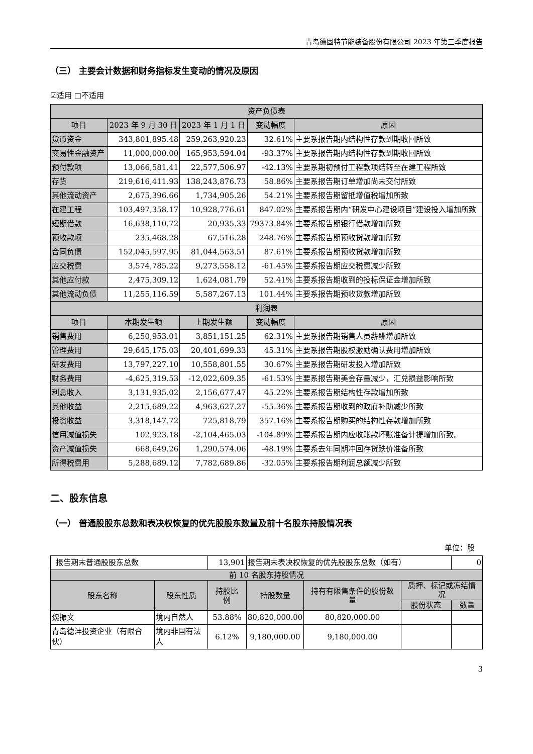青岛德固特节能装备股份有限公司 2023 年第三季度报告
（三） 主要会计数据和财务指标发生变动的情况及原因
☑适用 □不适用
| 资产负债表 | | | | |
| --- | --- | --- | --- | --- |
| 项目 | 2023 年 9 月 30 日 | 2023 年 1 月 1 日 | 变动幅度 | 原因 |
| 货币资金 | 343,801,895.48 | 259,263,920.23 | 32.61% | 主要系报告期内结构性存款到期收回所致 |
| 交易性金融资产 | 11,000,000.00 | 165,953,594.04 | -93.37% | 主要系报告期内结构性存款到期收回所致 |
| 预付款项 | 13,066,581.41 | 22,577,506.97 | -42.13% | 主要系期初预付工程款项结转至在建工程所致 |
| 存货 | 219,616,411.93 | 138,243,876.73 | 58.86% | 主要系报告期订单增加尚未交付所致 |
| 其他流动资产 | 2,675,396.66 | 1,734,905.26 | 54.21% | 主要系报告期留抵增值税增加所致 |
| 在建工程 | 103,497,358.17 | 10,928,776.61 | 847.02% | 主要系报告期内“研发中心建设项目”建设投入增加所致 |
| 短期借款 | 16,638,110.72 | 20,935.33 | 79373.84% | 主要系报告期银行借款增加所致 |
| 预收款项 | 235,468.28 | 67,516.28 | 248.76% | 主要系报告期预收货款增加所致 |
| 合同负债 | 152,045,597.95 | 81,044,563.51 | 87.61% | 主要系报告期预收货款增加所致 |
| 应交税费 | 3,574,785.22 | 9,273,558.12 | -61.45% | 主要系报告期应交税费减少所致 |
| 其他应付款 | 2,475,309.12 | 1,624,081.79 | 52.41% | 主要系报告期收到的投标保证金增加所致 |
| 其他流动负债 | 11,255,116.59 | 5,587,267.13 | 101.44% | 主要系报告期预收货款增加所致 |
| 利润表 | | | | |
| 项目 | 本期发生额 | 上期发生额 | 变动幅度 | 原因 |
| 销售费用 | 6,250,953.01 | 3,851,151.25 | 62.31% | 主要系报告期销售人员薪酬增加所致 |
| 管理费用 | 29,645,175.03 | 20,401,699.33 | 45.31% | 主要系报告期股权激励确认费用增加所致 |
| 研发费用 | 13,797,227.10 | 10,558,801.55 | 30.67% | 主要系报告期研发投入增加所致 |
| 财务费用 | -4,625,319.53 | -12,022,609.35 | -61.53% | 主要系报告期美金存量减少，汇兑损益影响所致 |
| 利息收入 | 3,131,935.02 | 2,156,677.47 | 45.22% | 主要系报告期结构性存款增加所致 |
| 其他收益 | 2,215,689.22 | 4,963,627.27 | -55.36% | 主要系报告期收到的政府补助减少所致 |
| 投资收益 | 3,318,147.72 | 725,818.79 | 357.16% | 主要系报告期购买的结构性存款增加所致 |
| 信用减值损失 | 102,923.18 | -2,104,465.03 | -104.89% | 主要系报告期内应收账款坏账准备计提增加所致。 |
| 资产减值损失 | 668,649.26 | 1,290,574.06 | -48.19% | 主要系去年同期冲回存货跌价准备所致 |
| 所得税费用 | 5,288,689.12 | 7,782,689.86 | -32.05% | 主要系报告期利润总额减少所致 |
二、股东信息
（一） 普通股股东总数和表决权恢复的优先股股东数量及前十名股东持股情况表
单位：股
| 报告期末普通股股东总数 | | 13,901 | 报告期末表决权恢复的优先股股东总数（如有） | | | 0 |
| 前 10 名股东持股情况 | | | | | | |
| 股东名称 | 股东性质 | 持股比例 | 持股数量 | 持有有限售条件的股份数量 | 质押、标记或冻结情况 | |
| | | | | | 股份状态 | 数量 |
| 魏振文 | 境内自然人 | 53.88% | 80,820,000.00 | 80,820,000.00 | | |
| 青岛德沣投资企业（有限合伙） | 境内非国有法人 | 6.12% | 9,180,000.00 | 9,180,000.00 | | |
3